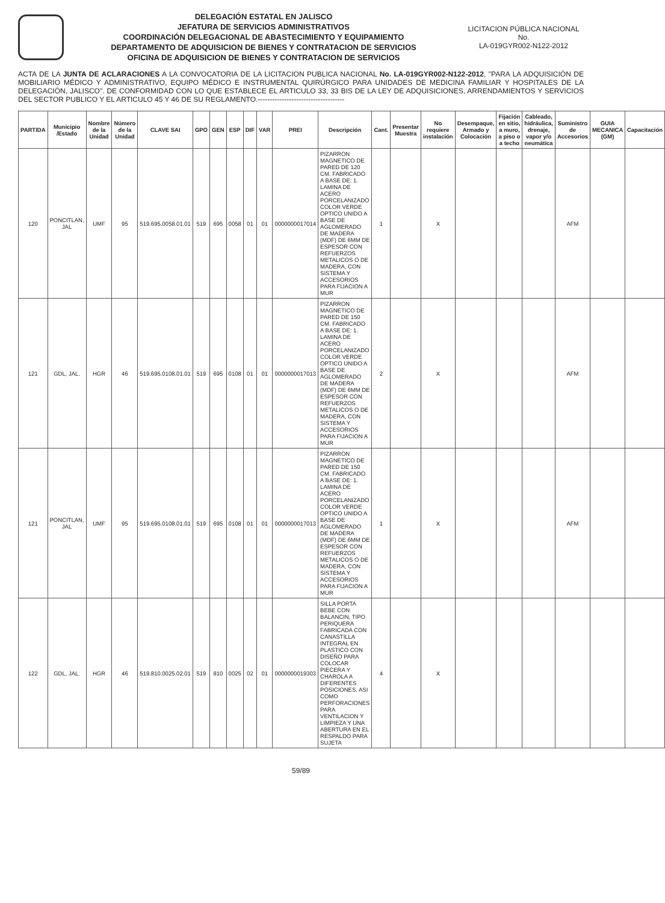DELEGACIÓN ESTATAL EN JALISCO
JEFATURA DE SERVICIOS ADMINISTRATIVOS
COORDINACIÓN DELEGACIONAL DE ABASTECIMIENTO Y EQUIPAMIENTO
DEPARTAMENTO DE ADQUISICION DE BIENES Y CONTRATACION DE SERVICIOS
OFICINA DE ADQUISICION DE BIENES Y CONTRATACION DE SERVICIOS
LICITACION PÚBLICA NACIONAL
No.
LA-019GYR002-N122-2012
ACTA DE LA JUNTA DE ACLARACIONES A LA CONVOCATORIA DE LA LICITACION PUBLICA NACIONAL No. LA-019GYR002-N122-2012, "PARA LA ADQUISICIÓN DE MOBILIARIO MÉDICO Y ADMINISTRATIVO, EQUIPO MÉDICO E INSTRUMENTAL QUIRÚRGICO PARA UNIDADES DE MEDICINA FAMILIAR Y HOSPITALES DE LA DELEGACIÓN, JALISCO". DE CONFORMIDAD CON LO QUE ESTABLECE EL ARTICULO 33, 33 BIS DE LA LEY DE ADQUISICIONES, ARRENDAMIENTOS Y SERVICIOS DEL SECTOR PUBLICO Y EL ARTICULO 45 Y 46 DE SU REGLAMENTO.------------------------------------
| PARTIDA | Municipio /Estado | Nombre de la Unidad | Número de la Unidad | CLAVE SAI | GPO | GEN | ESP | DIF | VAR | PREI | Descripción | Cant. | Presentar Muestra | No requiere instalación | Desempaque, Armado y Colocación | Fijación en sitio, a muro, a piso o a techo | Cableado, hidráulica, drenaje, vapor y/o neumática | Suministro de Accesorios | GUIA MECANICA (GM) | Capacitación |
| --- | --- | --- | --- | --- | --- | --- | --- | --- | --- | --- | --- | --- | --- | --- | --- | --- | --- | --- | --- | --- |
| 120 | PONCITLAN, JAL | UMF | 95 | 519.695.0058.01.01 | 519 | 695 | 0058 | 01 | 01 | 0000000017014 | PIZARRON MAGNETICO DE PARED DE 120 CM. FABRICADO A BASE DE: 1. LAMINA DE ACERO PORCELANIZADO COLOR VERDE OPTICO UNIDO A BASE DE AGLOMERADO DE MADERA (MDF) DE 6MM DE ESPESOR CON REFUERZOS METALICOS O DE MADERA, CON SISTEMA Y ACCESORIOS PARA FIJACION A MUR | 1 | | X | | | | AFM | | |
| 121 | GDL, JAL. | HGR | 46 | 519.695.0108.01.01 | 519 | 695 | 0108 | 01 | 01 | 0000000017013 | PIZARRON MAGNETICO DE PARED DE 150 CM. FABRICADO A BASE DE: 1. LAMINA DE ACERO PORCELANIZADO COLOR VERDE OPTICO UNIDO A BASE DE AGLOMERADO DE MADERA (MDF) DE 6MM DE ESPESOR CON REFUERZOS METALICOS O DE MADERA, CON SISTEMA Y ACCESORIOS PARA FIJACION A MUR | 2 | | X | | | | AFM | | |
| 121 | PONCITLAN, JAL | UMF | 95 | 519.695.0108.01.01 | 519 | 695 | 0108 | 01 | 01 | 0000000017013 | PIZARRON MAGNETICO DE PARED DE 150 CM. FABRICADO A BASE DE: 1. LAMINA DE ACERO PORCELANIZADO COLOR VERDE OPTICO UNIDO A BASE DE AGLOMERADO DE MADERA (MDF) DE 6MM DE ESPESOR CON REFUERZOS METALICOS O DE MADERA, CON SISTEMA Y ACCESORIOS PARA FIJACION A MUR | 1 | | X | | | | AFM | | |
| 122 | GDL, JAL. | HGR | 46 | 519.810.0025.02.01 | 519 | 810 | 0025 | 02 | 01 | 0000000019303 | SILLA PORTA BEBE CON BALANCIN, TIPO PERIQUERA FABRICADA CON CANASTILLA INTEGRAL EN PLASTICO CON DISEÑO PARA COLOCAR PIECERA Y CHAROLA A DIFERENTES POSICIONES. ASI COMO PERFORACIONES PARA VENTILACION Y LIMPIEZA Y UNA ABERTURA EN EL RESPALDO PARA SUJETA | 4 | | X | | | | | | |
59/89